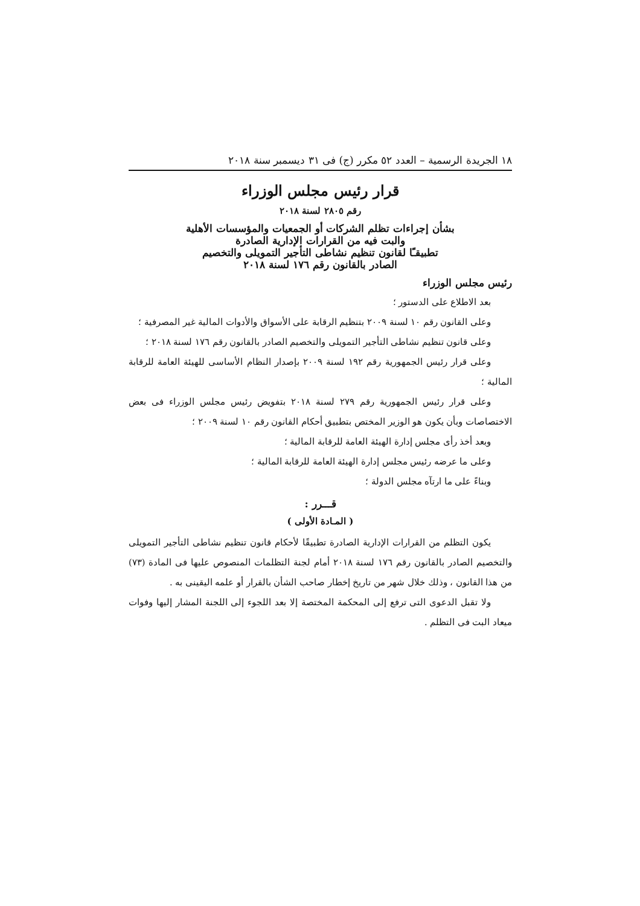١٨ الجريدة الرسمية – العدد ٥٢ مكرر (ج) فى ٣١ ديسمبر سنة ٢٠١٨
قرار رئيس مجلس الوزراء
رقم ٢٨٠٥ لسنة ٢٠١٨
بشأن إجراءات تظلم الشركات أو الجمعيات والمؤسسات الأهلية
والبت فيه من القرارات الإدارية الصادرة
تطبيقـًا لقانون تنظيم نشاطى التأجير التمويلى والتخصيم
الصادر بالقانون رقم ١٧٦ لسنة ٢٠١٨
رئيس مجلس الوزراء
بعد الاطلاع على الدستور ؛
وعلى القانون رقم ١٠ لسنة ٢٠٠٩ بتنظيم الرقابة على الأسواق والأدوات المالية غير المصرفية ؛
وعلى قانون تنظيم نشاطى التأجير التمويلى والتخصيم الصادر بالقانون رقم ١٧٦ لسنة ٢٠١٨ ؛
وعلى قرار رئيس الجمهورية رقم ١٩٢ لسنة ٢٠٠٩ بإصدار النظام الأساسى للهيئة العامة للرقابة المالية ؛
وعلى قرار رئيس الجمهورية رقم ٢٧٩ لسنة ٢٠١٨ بتفويض رئيس مجلس الوزراء فى بعض الاختصاصات وبأن يكون هو الوزير المختص بتطبيق أحكام القانون رقم ١٠ لسنة ٢٠٠٩ ؛
وبعد أخذ رأى مجلس إدارة الهيئة العامة للرقابة المالية ؛
وعلى ما عرضه رئيس مجلس إدارة الهيئة العامة للرقابة المالية ؛
وبناءً على ما ارتآه مجلس الدولة ؛
قـــرر :
( المـادة الأولى )
يكون التظلم من القرارات الإدارية الصادرة تطبيقًا لأحكام قانون تنظيم نشاطى التأجير التمويلى والتخصيم الصادر بالقانون رقم ١٧٦ لسنة ٢٠١٨ أمام لجنة التظلمات المنصوص عليها فى المادة (٧٣) من هذا القانون ، وذلك خلال شهر من تاريخ إخطار صاحب الشأن بالقرار أو علمه اليقينى به .
ولا تقبل الدعوى التى ترفع إلى المحكمة المختصة إلا بعد اللجوء إلى اللجنة المشار إليها وفوات ميعاد البت فى التظلم .